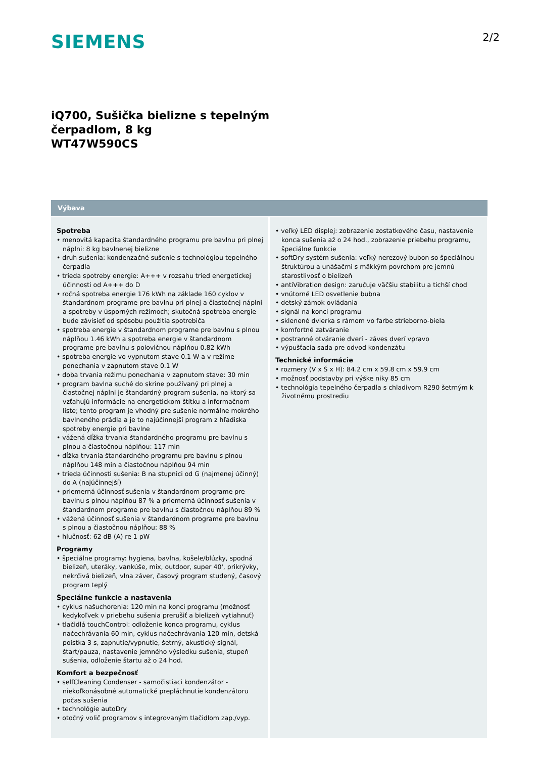SIEMENS
2/2
iQ700, Sušička bielizne s tepelným
čerpadlom, 8 kg
WT47W590CS
Výbava
Spotreba
• menovitá kapacita štandardného programu pre bavlnu pri plnej náplni: 8 kg bavlnenej bielizne
• druh sušenia: kondenzačné sušenie s technológiou tepelného čerpadla
• trieda spotreby energie: A+++ v rozsahu tried energetickej účinnosti od A+++ do D
• ročná spotreba energie 176 kWh na základe 160 cyklov v štandardnom programe pre bavlnu pri plnej a čiastočnej náplni a spotreby v úsporných režimoch; skutočná spotreba energie bude závisieť od spôsobu použitia spotrebiča
• spotreba energie v štandardnom programe pre bavlnu s plnou náplňou 1.46 kWh a spotreba energie v štandardnom programe pre bavlnu s polovičnou náplňou 0.82 kWh
• spotreba energie vo vypnutom stave 0.1 W a v režime ponechania v zapnutom stave 0.1 W
• doba trvania režimu ponechania v zapnutom stave: 30 min
• program bavlna suché do skrine používaný pri plnej a čiastočnej náplni je štandardný program sušenia, na ktorý sa vzťahujú informácie na energetickom štítku a informačnom liste; tento program je vhodný pre sušenie normálne mokrého bavlneného prádla a je to najúčinnejší program z hľadiska spotreby energie pri bavlne
• vážená dĺžka trvania štandardného programu pre bavlnu s plnou a čiastočnou náplňou: 117 min
• dĺžka trvania štandardného programu pre bavlnu s plnou náplňou 148 min a čiastočnou náplňou 94 min
• trieda účinnosti sušenia: B na stupnici od G (najmenej účinný) do A (najúčinnejší)
• priemerná účinnosť sušenia v štandardnom programe pre bavlnu s plnou náplňou 87 % a priemerná účinnosť sušenia v štandardnom programe pre bavlnu s čiastočnou náplňou 89 %
• vážená účinnosť sušenia v štandardnom programe pre bavlnu s plnou a čiastočnou náplňou: 88 %
• hlučnosť: 62 dB (A) re 1 pW
Programy
• špeciálne programy: hygiena, bavlna, košele/blúzky, spodná bielizeň, uteráky, vankúše, mix, outdoor, super 40', prikrývky, nekrčivá bielizeň, vlna záver, časový program studený, časový program teplý
Špeciálne funkcie a nastavenia
• cyklus našuchorenia: 120 min na konci programu (možnosť kedykoľvek v priebehu sušenia prerušiť a bielizeň vytiahnuť)
• tlačidlá touchControl: odloženie konca programu, cyklus načechrávania 60 min, cyklus načechrávania 120 min, detská poistka 3 s, zapnutie/vypnutie, šetrný, akustický signál, štart/pauza, nastavenie jemného výsledku sušenia, stupeň sušenia, odloženie štartu až o 24 hod.
Komfort a bezpečnosť
• selfCleaning Condenser - samočistiaci kondenzátor - niekoľkonásobné automatické prepláchnutie kondenzátoru počas sušenia
• technológie autoDry
• otočný volič programov s integrovaným tlačidlom zap./vyp.
• veľký LED displej: zobrazenie zostatkového času, nastavenie konca sušenia až o 24 hod., zobrazenie priebehu programu, špeciálne funkcie
• softDry systém sušenia: veľký nerezový bubon so špeciálnou štruktúrou a unášačmi s mäkkým povrchom pre jemnú starostlivosť o bielizeň
• antiVibration design: zaručuje väčšiu stabilitu a tichší chod
• vnútorné LED osvetlenie bubna
• detský zámok ovládania
• signál na konci programu
• sklenené dvierka s rámom vo farbe strieborno-biela
• komfortné zatváranie
• postranné otváranie dverí - záves dverí vpravo
• výpušťacia sada pre odvod kondenzátu
Technické informácie
• rozmery (V x Š x H): 84.2 cm x 59.8 cm x 59.9 cm
• možnosť podstavby pri výške niky 85 cm
• technológia tepelného čerpadla s chladivom R290 šetrným k životnému prostrediu